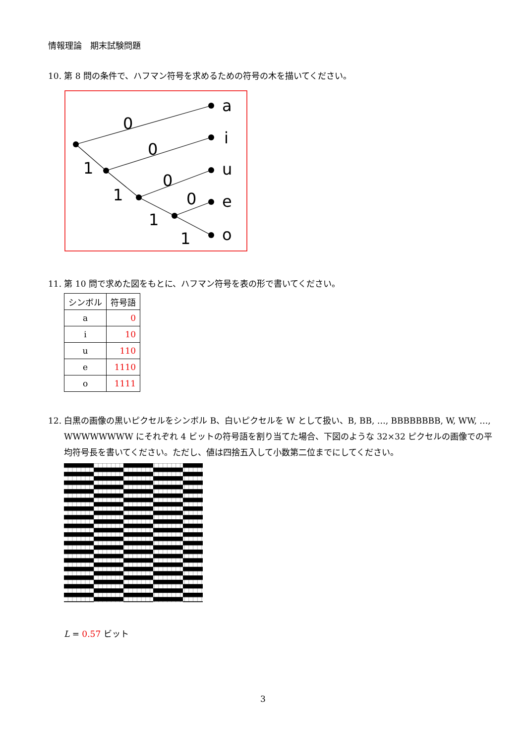情報理論　期末試験問題
10. 第 8 問の条件で、ハフマン符号を求めるための符号の木を描いてください。
0
0
0
0
1
1
1
1
a
i
u
e
o
11. 第 10 問で求めた図をもとに、ハフマン符号を表の形で書いてください。
| シンボル | 符号語 |
| --- | --- |
| a | 0 |
| i | 10 |
| u | 110 |
| e | 1110 |
| o | 1111 |
12. 白黒の画像の黒いピクセルをシンボル B、白いピクセルを W として扱い、B, BB, …, BBBBBBBB, W, WW, …, WWWWWWWW にそれぞれ 4 ビットの符号語を割り当てた場合、下図のような 32×32 ピクセルの画像での平均符号長を書いてください。ただし、値は四捨五入して小数第二位までにしてください。
L = 0.57 ビット
3